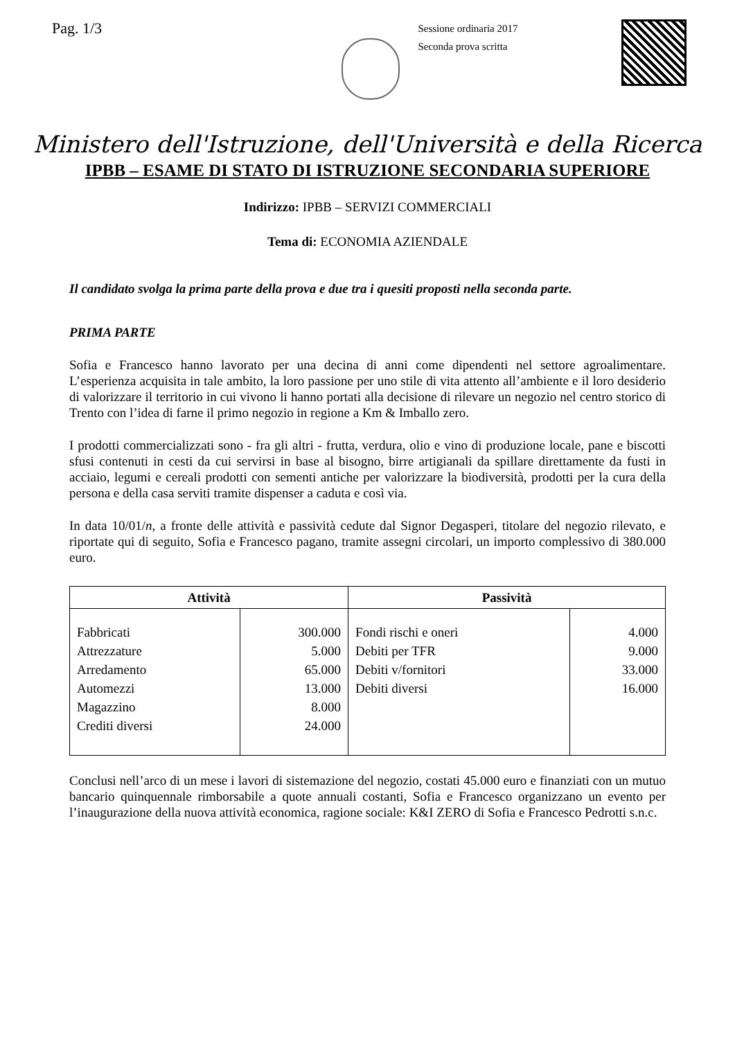Pag. 1/3
Sessione ordinaria 2017
Seconda prova scritta
Ministero dell'Istruzione, dell'Università e della Ricerca
IPBB – ESAME DI STATO DI ISTRUZIONE SECONDARIA SUPERIORE
Indirizzo: IPBB – SERVIZI COMMERCIALI
Tema di: ECONOMIA AZIENDALE
Il candidato svolga la prima parte della prova e due tra i quesiti proposti nella seconda parte.
PRIMA PARTE
Sofia e Francesco hanno lavorato per una decina di anni come dipendenti nel settore agroalimentare. L’esperienza acquisita in tale ambito, la loro passione per uno stile di vita attento all’ambiente e il loro desiderio di valorizzare il territorio in cui vivono li hanno portati alla decisione di rilevare un negozio nel centro storico di Trento con l’idea di farne il primo negozio in regione a Km & Imballo zero.
I prodotti commercializzati sono - fra gli altri - frutta, verdura, olio e vino di produzione locale, pane e biscotti sfusi contenuti in cesti da cui servirsi in base al bisogno, birre artigianali da spillare direttamente da fusti in acciaio, legumi e cereali prodotti con sementi antiche per valorizzare la biodiversità, prodotti per la cura della persona e della casa serviti tramite dispenser a caduta e così via.
In data 10/01/n, a fronte delle attività e passività cedute dal Signor Degasperi, titolare del negozio rilevato, e riportate qui di seguito, Sofia e Francesco pagano, tramite assegni circolari, un importo complessivo di 380.000 euro.
| Attività | | Passività | |
| --- | --- | --- | --- |
| Fabbricati Attrezzature Arredamento Automezzi Magazzino Crediti diversi | 300.000 5.000 65.000 13.000 8.000 24.000 | Fondi rischi e oneri Debiti per TFR Debiti v/fornitori Debiti diversi | 4.000 9.000 33.000 16.000 |
Conclusi nell’arco di un mese i lavori di sistemazione del negozio, costati 45.000 euro e finanziati con un mutuo bancario quinquennale rimborsabile a quote annuali costanti, Sofia e Francesco organizzano un evento per l’inaugurazione della nuova attività economica, ragione sociale: K&I ZERO di Sofia e Francesco Pedrotti s.n.c.